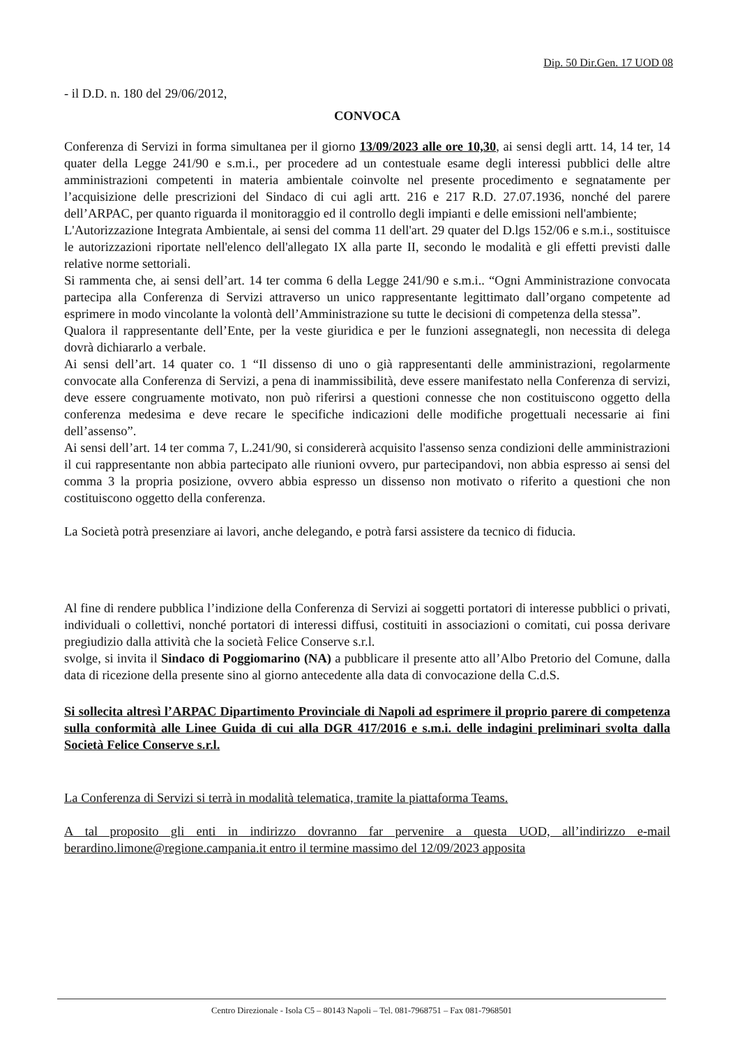Dip. 50 Dir.Gen. 17 UOD 08
- il D.D. n. 180 del 29/06/2012,
CONVOCA
Conferenza di Servizi in forma simultanea per il giorno 13/09/2023 alle ore 10,30, ai sensi degli artt. 14, 14 ter, 14 quater della Legge 241/90 e s.m.i., per procedere ad un contestuale esame degli interessi pubblici delle altre amministrazioni competenti in materia ambientale coinvolte nel presente procedimento e segnatamente per l’acquisizione delle prescrizioni del Sindaco di cui agli artt. 216 e 217 R.D. 27.07.1936, nonché del parere dell’ARPAC, per quanto riguarda il monitoraggio ed il controllo degli impianti e delle emissioni nell'ambiente;
L'Autorizzazione Integrata Ambientale, ai sensi del comma 11 dell'art. 29 quater del D.lgs 152/06 e s.m.i., sostituisce le autorizzazioni riportate nell'elenco dell'allegato IX alla parte II, secondo le modalità e gli effetti previsti dalle relative norme settoriali.
Si rammenta che, ai sensi dell’art. 14 ter comma 6 della Legge 241/90 e s.m.i.. “Ogni Amministrazione convocata partecipa alla Conferenza di Servizi attraverso un unico rappresentante legittimato dall’organo competente ad esprimere in modo vincolante la volontà dell’Amministrazione su tutte le decisioni di competenza della stessa”.
Qualora il rappresentante dell’Ente, per la veste giuridica e per le funzioni assegnategli, non necessita di delega dovrà dichiararlo a verbale.
Ai sensi dell’art. 14 quater co. 1 “Il dissenso di uno o già rappresentanti delle amministrazioni, regolarmente convocate alla Conferenza di Servizi, a pena di inammissibilità, deve essere manifestato nella Conferenza di servizi, deve essere congruamente motivato, non può riferirsi a questioni connesse che non costituiscono oggetto della conferenza medesima e deve recare le specifiche indicazioni delle modifiche progettuali necessarie ai fini dell’assenso”.
Ai sensi dell’art. 14 ter comma 7, L.241/90, si considererà acquisito l'assenso senza condizioni delle amministrazioni il cui rappresentante non abbia partecipato alle riunioni ovvero, pur partecipandovi, non abbia espresso ai sensi del comma 3 la propria posizione, ovvero abbia espresso un dissenso non motivato o riferito a questioni che non costituiscono oggetto della conferenza.
La Società potrà presenziare ai lavori, anche delegando, e potrà farsi assistere da tecnico di fiducia.
Al fine di rendere pubblica l’indizione della Conferenza di Servizi ai soggetti portatori di interesse pubblici o privati, individuali o collettivi, nonché portatori di interessi diffusi, costituiti in associazioni o comitati, cui possa derivare pregiudizio dalla attività che la società Felice Conserve s.r.l.
svolge, si invita il Sindaco di Poggiomarino (NA) a pubblicare il presente atto all’Albo Pretorio del Comune, dalla data di ricezione della presente sino al giorno antecedente alla data di convocazione della C.d.S.
Si sollecita altresì l’ARPAC Dipartimento Provinciale di Napoli ad esprimere il proprio parere di competenza sulla conformità alle Linee Guida di cui alla DGR 417/2016 e s.m.i. delle indagini preliminari svolta dalla Società Felice Conserve s.r.l.
La Conferenza di Servizi si terrà in modalità telematica, tramite la piattaforma Teams.
A tal proposito gli enti in indirizzo dovranno far pervenire a questa UOD, all’indirizzo e-mail berardino.limone@regione.campania.it entro il termine massimo del 12/09/2023 apposita
Centro Direzionale - Isola C5 – 80143 Napoli – Tel. 081-7968751 – Fax 081-7968501